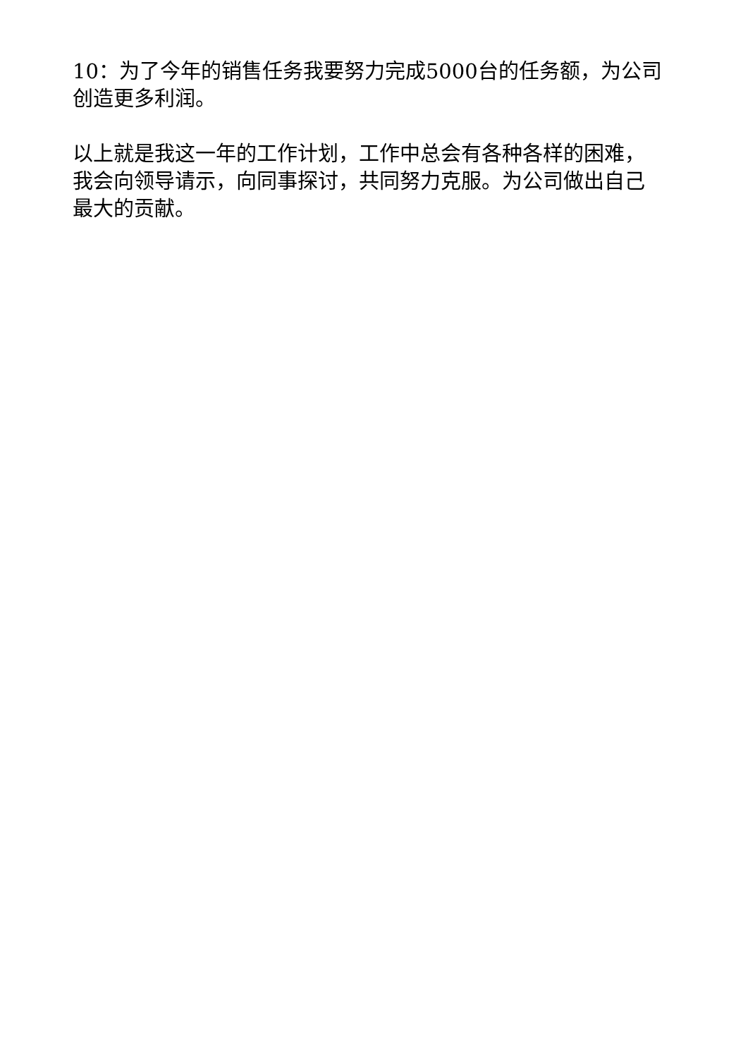10：为了今年的销售任务我要努力完成5000台的任务额，为公司创造更多利润。
以上就是我这一年的工作计划，工作中总会有各种各样的困难，我会向领导请示，向同事探讨，共同努力克服。为公司做出自己最大的贡献。